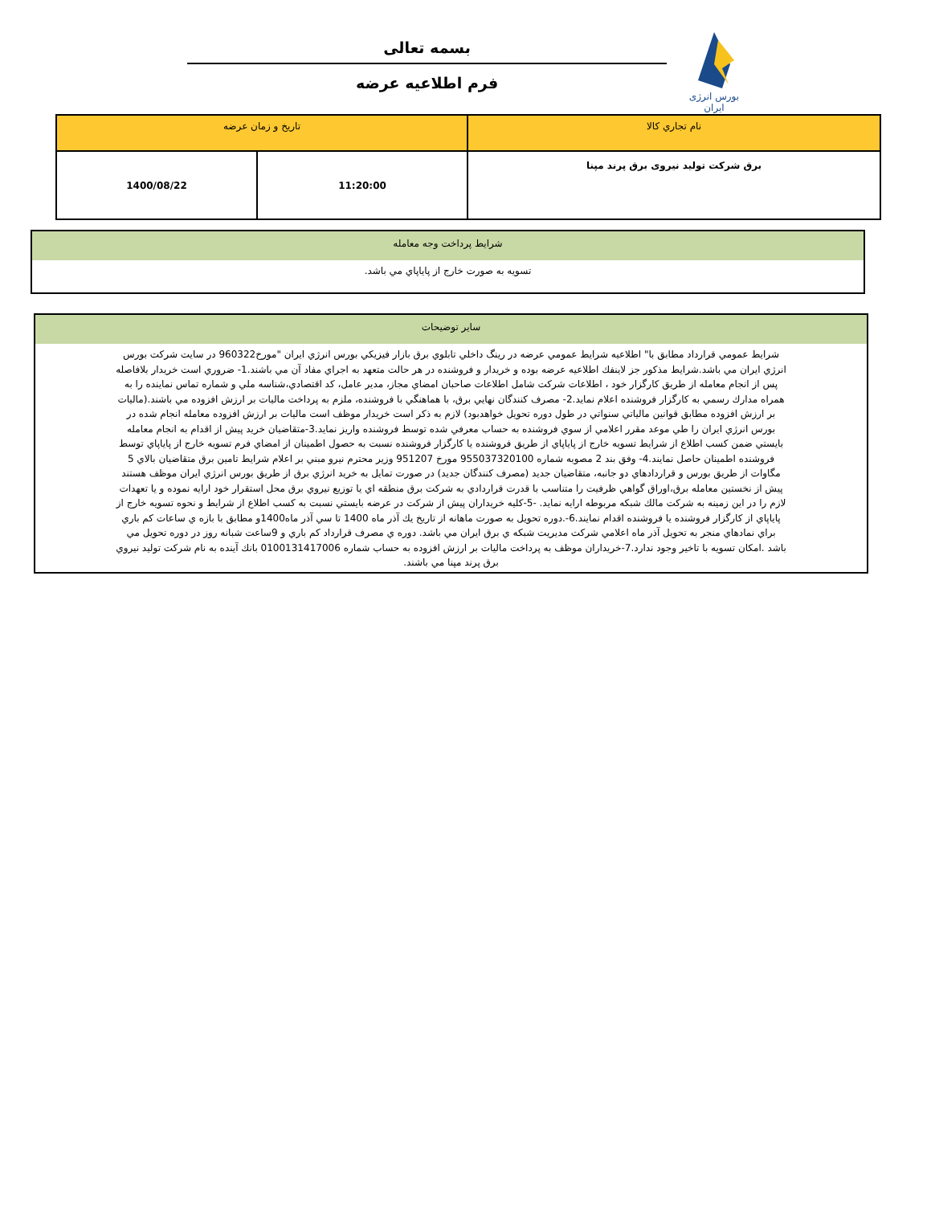بورس انرژی ایران
بسمه تعالی
فرم اطلاعیه عرضه
| نام تجاري كالا | تاريخ و زمان عرضه | |
| برق شرکت تولید نیروی برق پرند مپنا | 11:20:00 | 1400/08/22 |
شرايط پرداخت وجه معامله
تسويه به صورت خارج از پاياپاي مي باشد.
ساير توضيحات
شرايط عمومي قرارداد مطابق با" اطلاعيه شرايط عمومي عرضه در رينگ داخلي تابلوي برق بازار فيزيكي بورس انرژي ايران "مورخ960322 در سايت شركت بورس انرژي ايران مي باشد.شرايط مذكور جز لاينفك اطلاعيه عرضه بوده و خريدار و فروشنده در هر حالت متعهد به اجراي مفاد آن مي باشند.1- ضروري است خريدار بلافاصله پس از انجام معامله از طريق كارگزار خود ، اطلاعات شركت شامل اطلاعات صاحبان امضاي مجاز، مدير عامل، كد اقتصادي،شناسه ملي و شماره تماس نماينده را به همراه مدارك رسمي به كارگزار فروشنده اعلام نمايد.2- مصرف كنندگان نهايي برق، با هماهنگي با فروشنده، ملزم به پرداخت ماليات بر ارزش افزوده مي باشند.(ماليات بر ارزش افزوده مطابق قوانين مالياتي سنواتي در طول دوره تحويل خواهدبود) لازم به ذكر است خريدار موظف است ماليات بر ارزش افزوده معامله انجام شده در بورس انرژي ايران را طي موعد مقرر اعلامي از سوي فروشنده به حساب معرفي شده توسط فروشنده واريز نمايد.3-متقاضيان خريد پيش از اقدام به انجام معامله بايستي ضمن كسب اطلاع از شرايط تسويه خارج از پاياپاي از طريق فروشنده يا كارگزار فروشنده نسبت به حصول اطمينان از امضاي فرم تسويه خارج از پاياپاي توسط فروشنده اطمينان حاصل نمايند.4- وفق بند 2 مصوبه شماره 955037320100 مورخ 951207 وزير محترم نيرو مبني بر اعلام شرايط تامين برق متقاضيان بالاي 5 مگاوات از طريق بورس و قراردادهاي دو جانبه، متقاضيان جديد (مصرف كنندگان جديد) در صورت تمايل به خريد انرژي برق از طريق بورس انرژي ايران موظف هستند پيش از نخستين معامله برق،اوراق گواهي ظرفيت را متناسب با قدرت قراردادي به شركت برق منطقه اي يا توزيع نيروي برق محل استقرار خود ارايه نموده و يا تعهدات لازم را در اين زمينه به شركت مالك شبكه مربوطه ارايه نمايد. -5-كليه خريداران پيش از شركت در عرضه بايستي نسبت به كسب اطلاع از شرايط و نحوه تسويه خارج از پاياپاي از كارگزار فروشنده يا فروشنده اقدام نمايند.6-.دوره تحويل به صورت ماهانه از تاريخ يك آذر ماه 1400 تا سي آذر ماه1400و مطابق با بازه ي ساعات كم باري براي نمادهاي منجر به تحويل آذر ماه اعلامي شركت مديريت شبكه ي برق ايران مي باشد. دوره ي مصرف قرارداد كم باري و 9ساعت شبانه روز در دوره تحويل مي باشد .امكان تسويه با تاخير وجود ندارد.7-خريداران موظف به پرداخت ماليات بر ارزش افزوده به حساب شماره 0100131417006 بانك آينده به نام شركت توليد نيروي برق پرند مپنا مي باشند.